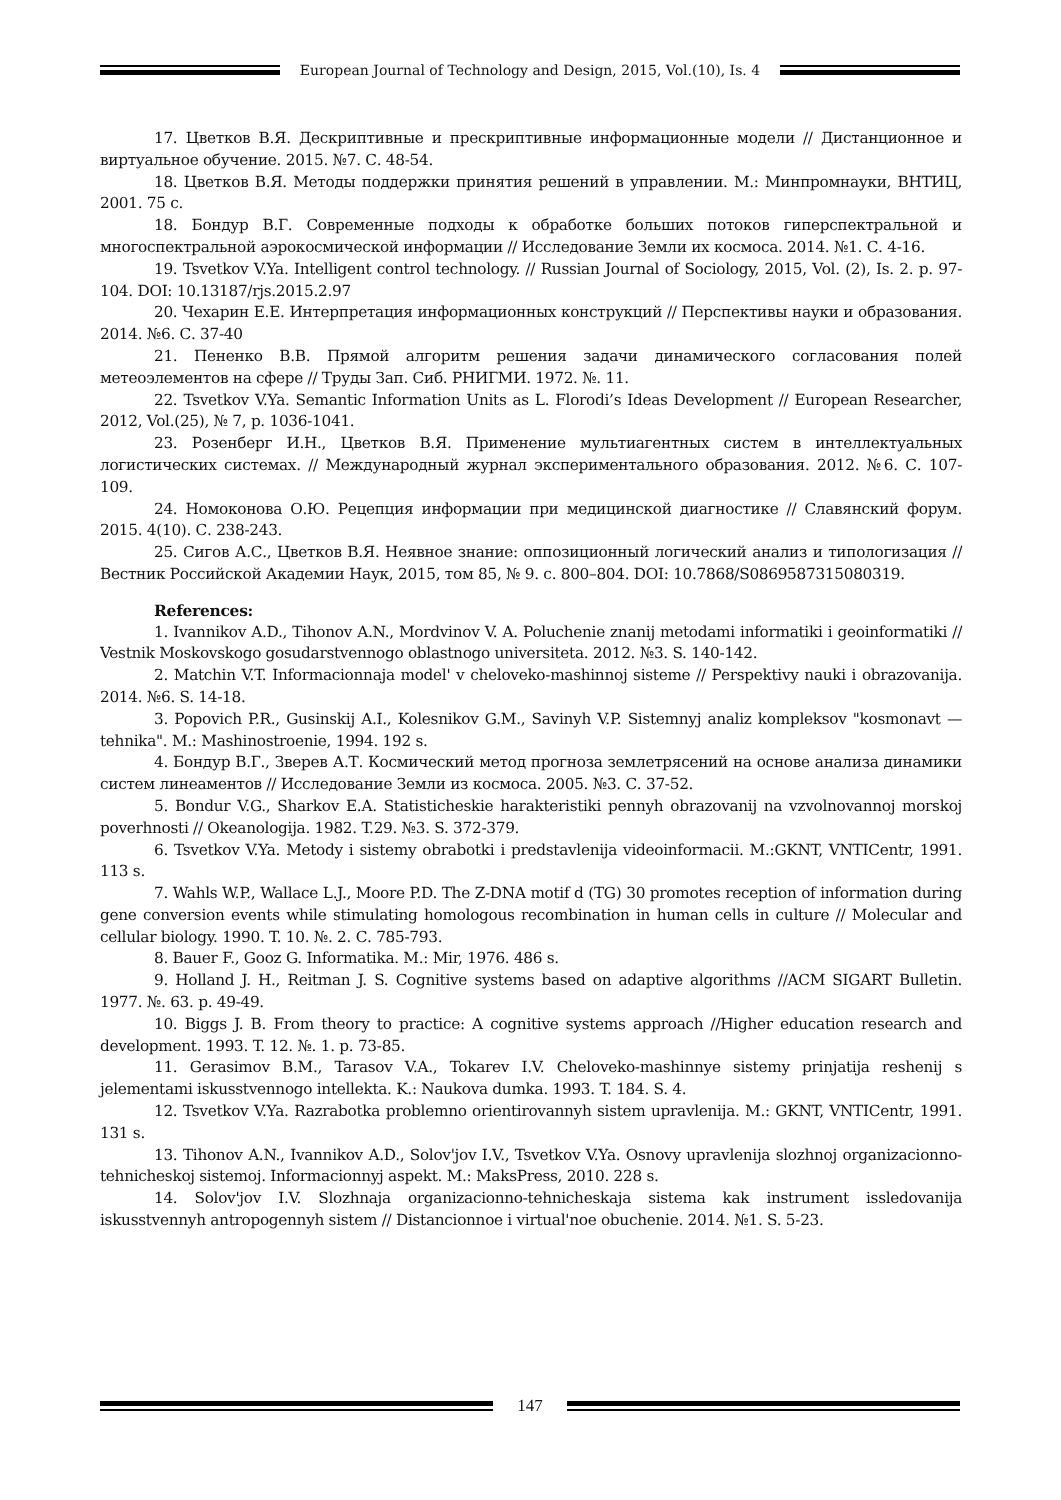European Journal of Technology and Design, 2015, Vol.(10), Is. 4
17. Цветков В.Я. Дескриптивные и прескриптивные информационные модели // Дистанционное и виртуальное обучение. 2015. №7. С. 48-54.
18. Цветков В.Я. Методы поддержки принятия решений в управлении. М.: Минпромнауки, ВНТИЦ, 2001. 75 с.
18. Бондур В.Г. Современные подходы к обработке больших потоков гиперспектральной и многоспектральной аэрокосмической информации // Исследование Земли их космоса. 2014. №1. С. 4-16.
19. Tsvetkov V.Ya. Intelligent control technology. // Russian Journal of Sociology, 2015, Vol. (2), Is. 2. p. 97-104. DOI: 10.13187/rjs.2015.2.97
20. Чехарин Е.Е. Интерпретация информационных конструкций // Перспективы науки и образования. 2014. №6. С. 37-40
21. Пененко В.В. Прямой алгоритм решения задачи динамического согласования полей метеоэлементов на сфере // Труды Зап. Сиб. РНИГМИ. 1972. №. 11.
22. Tsvetkov V.Ya. Semantic Information Units as L. Florodi’s Ideas Development // European Researcher, 2012, Vol.(25), № 7, p. 1036-1041.
23. Розенберг И.Н., Цветков В.Я. Применение мультиагентных систем в интеллектуальных логистических системах. // Международный журнал экспериментального образования. 2012. №6. С. 107-109.
24. Номоконова О.Ю. Рецепция информации при медицинской диагностике // Славянский форум. 2015. 4(10). С. 238-243.
25. Сигов А.С., Цветков В.Я. Неявное знание: оппозиционный логический анализ и типологизация // Вестник Российской Академии Наук, 2015, том 85, № 9. с. 800–804. DOI: 10.7868/S0869587315080319.
References:
1. Ivannikov A.D., Tihonov A.N., Mordvinov V. A. Poluchenie znanij metodami informatiki i geoinformatiki // Vestnik Moskovskogo gosudarstvennogo oblastnogo universiteta. 2012. №3. S. 140-142.
2. Matchin V.T. Informacionnaja model' v cheloveko-mashinnoj sisteme // Perspektivy nauki i obrazovanija. 2014. №6. S. 14-18.
3. Popovich P.R., Gusinskij A.I., Kolesnikov G.M., Savinyh V.P. Sistemnyj analiz kompleksov "kosmonavt — tehnika". M.: Mashinostroenie, 1994. 192 s.
4. Бондур В.Г., Зверев А.Т. Космический метод прогноза землетрясений на основе анализа динамики систем линеаментов // Исследование Земли из космоса. 2005. №3. С. 37-52.
5. Bondur V.G., Sharkov E.A. Statisticheskie harakteristiki pennyh obrazovanij na vzvolnovannoj morskoj poverhnosti // Okeanologija. 1982. T.29. №3. S. 372-379.
6. Tsvetkov V.Ya. Metody i sistemy obrabotki i predstavlenija videoinformacii. M.:GKNT, VNTICentr, 1991. 113 s.
7. Wahls W.P., Wallace L.J., Moore P.D. The Z-DNA motif d (TG) 30 promotes reception of information during gene conversion events while stimulating homologous recombination in human cells in culture // Molecular and cellular biology. 1990. T. 10. №. 2. С. 785-793.
8. Bauer F., Gooz G. Informatika. M.: Mir, 1976. 486 s.
9. Holland J. H., Reitman J. S. Cognitive systems based on adaptive algorithms //ACM SIGART Bulletin. 1977. №. 63. p. 49-49.
10. Biggs J. B. From theory to practice: A cognitive systems approach //Higher education research and development. 1993. T. 12. №. 1. p. 73-85.
11. Gerasimov B.M., Tarasov V.A., Tokarev I.V. Cheloveko-mashinnye sistemy prinjatija reshenij s jelementami iskusstvennogo intellekta. K.: Naukova dumka. 1993. T. 184. S. 4.
12. Tsvetkov V.Ya. Razrabotka problemno orientirovannyh sistem upravlenija. M.: GKNT, VNTICentr, 1991. 131 s.
13. Tihonov A.N., Ivannikov A.D., Solov'jov I.V., Tsvetkov V.Ya. Osnovy upravlenija slozhnoj organizacionno-tehnicheskoj sistemoj. Informacionnyj aspekt. M.: MaksPress, 2010. 228 s.
14. Solov'jov I.V. Slozhnaja organizacionno-tehnicheskaja sistema kak instrument issledovanija iskusstvennyh antropogennyh sistem // Distancionnoe i virtual'noe obuchenie. 2014. №1. S. 5-23.
147